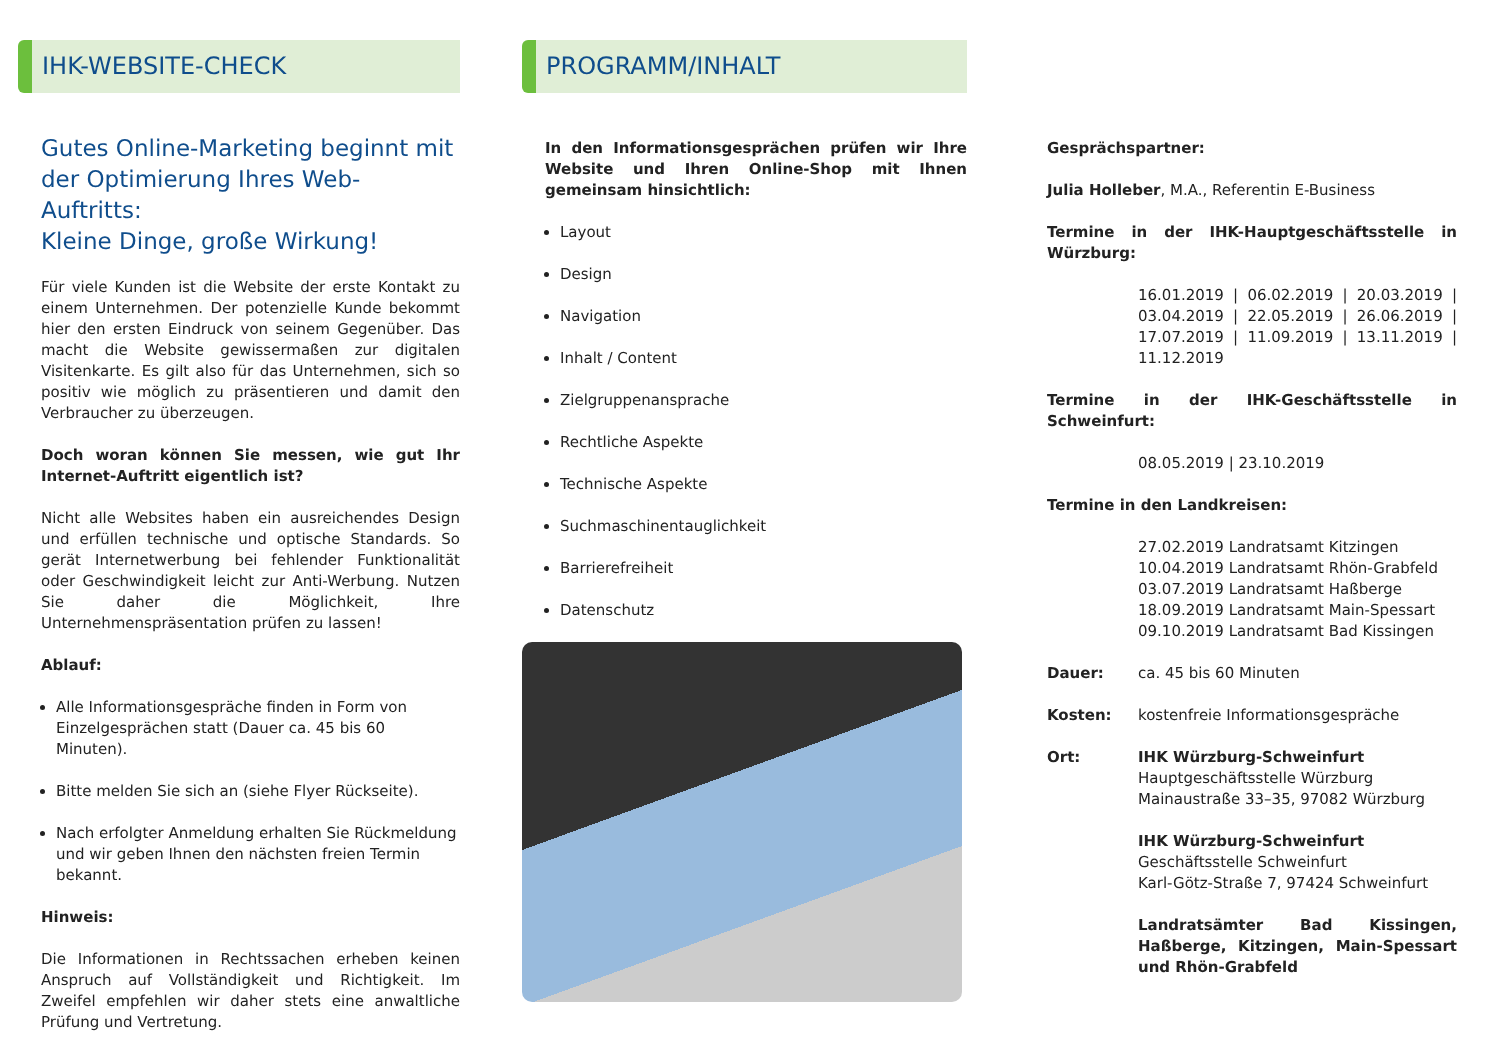IHK-WEBSITE-CHECK
Gutes Online-Marketing beginnt mit der Optimierung Ihres Web-Auftritts:
Kleine Dinge, große Wirkung!
Für viele Kunden ist die Website der erste Kontakt zu einem Unternehmen. Der potenzielle Kunde bekommt hier den ersten Eindruck von seinem Gegenüber. Das macht die Website gewissermaßen zur digitalen Visitenkarte. Es gilt also für das Unternehmen, sich so positiv wie möglich zu präsentieren und damit den Verbraucher zu überzeugen.
Doch woran können Sie messen, wie gut Ihr Internet-Auftritt eigentlich ist?
Nicht alle Websites haben ein ausreichendes Design und erfüllen technische und optische Standards. So gerät Internetwerbung bei fehlender Funktionalität oder Geschwindigkeit leicht zur Anti-Werbung. Nutzen Sie daher die Möglichkeit, Ihre Unternehmenspräsentation prüfen zu lassen!
Ablauf:
Alle Informationsgespräche finden in Form von Einzelgesprächen statt (Dauer ca. 45 bis 60 Minuten).
Bitte melden Sie sich an (siehe Flyer Rückseite).
Nach erfolgter Anmeldung erhalten Sie Rückmeldung und wir geben Ihnen den nächsten freien Termin bekannt.
Hinweis:
Die Informationen in Rechtssachen erheben keinen Anspruch auf Vollständigkeit und Richtigkeit. Im Zweifel empfehlen wir daher stets eine anwaltliche Prüfung und Vertretung.
PROGRAMM/INHALT
In den Informationsgesprächen prüfen wir Ihre Website und Ihren Online-Shop mit Ihnen gemeinsam hinsichtlich:
Layout
Design
Navigation
Inhalt / Content
Zielgruppenansprache
Rechtliche Aspekte
Technische Aspekte
Suchmaschinentauglichkeit
Barrierefreiheit
Datenschutz
Gesprächspartner:
Julia Holleber, M.A., Referentin E-Business
Termine in der IHK-Hauptgeschäftsstelle in Würzburg:
16.01.2019 | 06.02.2019 | 20.03.2019 | 03.04.2019 | 22.05.2019 | 26.06.2019 | 17.07.2019 | 11.09.2019 | 13.11.2019 | 11.12.2019
Termine in der IHK-Geschäftsstelle in Schweinfurt:
08.05.2019 | 23.10.2019
Termine in den Landkreisen:
27.02.2019 Landratsamt Kitzingen
10.04.2019 Landratsamt Rhön-Grabfeld
03.07.2019 Landratsamt Haßberge
18.09.2019 Landratsamt Main-Spessart
09.10.2019 Landratsamt Bad Kissingen
Dauer: ca. 45 bis 60 Minuten
Kosten: kostenfreie Informationsgespräche
Ort: IHK Würzburg-Schweinfurt
Hauptgeschäftsstelle Würzburg
Mainaustraße 33–35, 97082 Würzburg
IHK Würzburg-Schweinfurt
Geschäftsstelle Schweinfurt
Karl-Götz-Straße 7, 97424 Schweinfurt
Landratsämter Bad Kissingen, Haßberge, Kitzingen, Main-Spessart und Rhön-Grabfeld